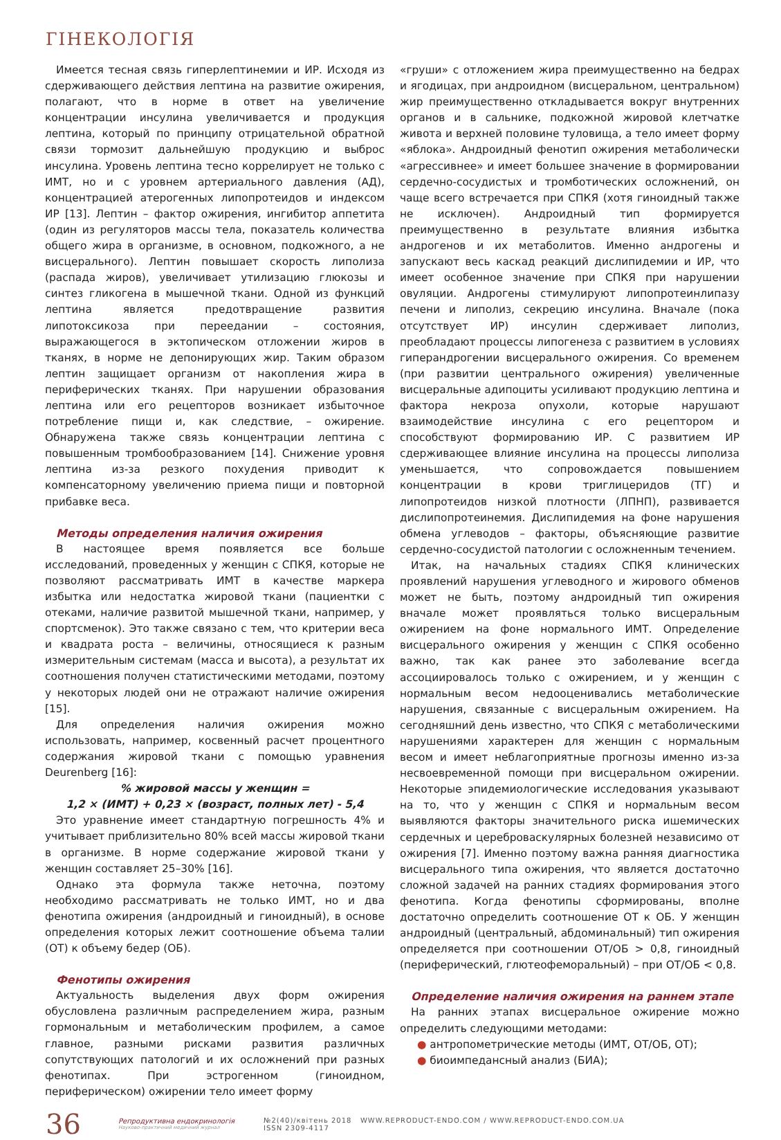ГІНЕКОЛОГІЯ
Имеется тесная связь гиперлептинемии и ИР. Исходя из сдерживающего действия лептина на развитие ожирения, полагают, что в норме в ответ на увеличение концентрации инсулина увеличивается и продукция лептина, который по принципу отрицательной обратной связи тормозит дальнейшую продукцию и выброс инсулина. Уровень лептина тесно коррелирует не только с ИМТ, но и с уровнем артериального давления (АД), концентрацией атерогенных липопротеидов и индексом ИР [13]. Лептин – фактор ожирения, ингибитор аппетита (один из регуляторов массы тела, показатель количества общего жира в организме, в основном, подкожного, а не висцерального). Лептин повышает скорость липолиза (распада жиров), увеличивает утилизацию глюкозы и синтез гликогена в мышечной ткани. Одной из функций лептина является предотвращение развития липотоксикоза при переедании – состояния, выражающегося в эктопическом отложении жиров в тканях, в норме не депонирующих жир. Таким образом лептин защищает организм от накопления жира в периферических тканях. При нарушении образования лептина или его рецепторов возникает избыточное потребление пищи и, как следствие, – ожирение. Обнаружена также связь концентрации лептина с повышенным тромбообразованием [14]. Снижение уровня лептина из-за резкого похудения приводит к компенсаторному увеличению приема пищи и повторной прибавке веса.
Методы определения наличия ожирения
В настоящее время появляется все больше исследований, проведенных у женщин с СПКЯ, которые не позволяют рассматривать ИМТ в качестве маркера избытка или недостатка жировой ткани (пациентки с отеками, наличие развитой мышечной ткани, например, у спортсменок). Это также связано с тем, что критерии веса и квадрата роста – величины, относящиеся к разным измерительным системам (масса и высота), а результат их соотношения получен статистическими методами, поэтому у некоторых людей они не отражают наличие ожирения [15].
Для определения наличия ожирения можно использовать, например, косвенный расчет процентного содержания жировой ткани с помощью уравнения Deurenberg [16]:
% жировой массы у женщин =
1,2 × (ИМТ) + 0,23 × (возраст, полных лет) - 5,4
Это уравнение имеет стандартную погрешность 4% и учитывает приблизительно 80% всей массы жировой ткани в организме. В норме содержание жировой ткани у женщин составляет 25–30% [16].
Однако эта формула также неточна, поэтому необходимо рассматривать не только ИМТ, но и два фенотипа ожирения (андроидный и гиноидный), в основе определения которых лежит соотношение объема талии (ОТ) к объему бедер (ОБ).
Фенотипы ожирения
Актуальность выделения двух форм ожирения обусловлена различным распределением жира, разным гормональным и метаболическим профилем, а самое главное, разными рисками развития различных сопутствующих патологий и их осложнений при разных фенотипах. При эстрогенном (гиноидном, периферическом) ожирении тело имеет форму
«груши» с отложением жира преимущественно на бедрах и ягодицах, при андроидном (висцеральном, центральном) жир преимущественно откладывается вокруг внутренних органов и в сальнике, подкожной жировой клетчатке живота и верхней половине туловища, а тело имеет форму «яблока». Андроидный фенотип ожирения метаболически «агрессивнее» и имеет большее значение в формировании сердечно-сосудистых и тромботических осложнений, он чаще всего встречается при СПКЯ (хотя гиноидный также не исключен). Андроидный тип формируется преимущественно в результате влияния избытка андрогенов и их метаболитов. Именно андрогены и запускают весь каскад реакций дислипидемии и ИР, что имеет особенное значение при СПКЯ при нарушении овуляции. Андрогены стимулируют липопротеинлипазу печени и липолиз, секрецию инсулина. Вначале (пока отсутствует ИР) инсулин сдерживает липолиз, преобладают процессы липогенеза с развитием в условиях гиперандрогении висцерального ожирения. Со временем (при развитии центрального ожирения) увеличенные висцеральные адипоциты усиливают продукцию лептина и фактора некроза опухоли, которые нарушают взаимодействие инсулина с его рецептором и способствуют формированию ИР. С развитием ИР сдерживающее влияние инсулина на процессы липолиза уменьшается, что сопровождается повышением концентрации в крови триглицеридов (ТГ) и липопротеидов низкой плотности (ЛПНП), развивается дислипопротеинемия. Дислипидемия на фоне нарушения обмена углеводов – факторы, объясняющие развитие сердечно-сосудистой патологии с осложненным течением.
Итак, на начальных стадиях СПКЯ клинических проявлений нарушения углеводного и жирового обменов может не быть, поэтому андроидный тип ожирения вначале может проявляться только висцеральным ожирением на фоне нормального ИМТ. Определение висцерального ожирения у женщин с СПКЯ особенно важно, так как ранее это заболевание всегда ассоциировалось только с ожирением, и у женщин с нормальным весом недооценивались метаболические нарушения, связанные с висцеральным ожирением. На сегодняшний день известно, что СПКЯ с метаболическими нарушениями характерен для женщин с нормальным весом и имеет неблагоприятные прогнозы именно из-за несвоевременной помощи при висцеральном ожирении. Некоторые эпидемиологические исследования указывают на то, что у женщин с СПКЯ и нормальным весом выявляются факторы значительного риска ишемических сердечных и цереброваскулярных болезней независимо от ожирения [7]. Именно поэтому важна ранняя диагностика висцерального типа ожирения, что является достаточно сложной задачей на ранних стадиях формирования этого фенотипа. Когда фенотипы сформированы, вполне достаточно определить соотношение ОТ к ОБ. У женщин андроидный (центральный, абдоминальный) тип ожирения определяется при соотношении ОТ/ОБ > 0,8, гиноидный (периферический, глютеофеморальный) – при ОТ/ОБ < 0,8.
Определение наличия ожирения на раннем этапе
На ранних этапах висцеральное ожирение можно определить следующими методами:
● антропометрические методы (ИМТ, ОТ/ОБ, ОТ);
● биоимпедансный анализ (БИА);
36
Репродуктивна ендокринологія
Науково-практичний медичний журнал
№2(40)/квітень 2018 WWW.REPRODUCT-ENDO.COM / WWW.REPRODUCT-ENDO.COM.UA
ISSN 2309-4117